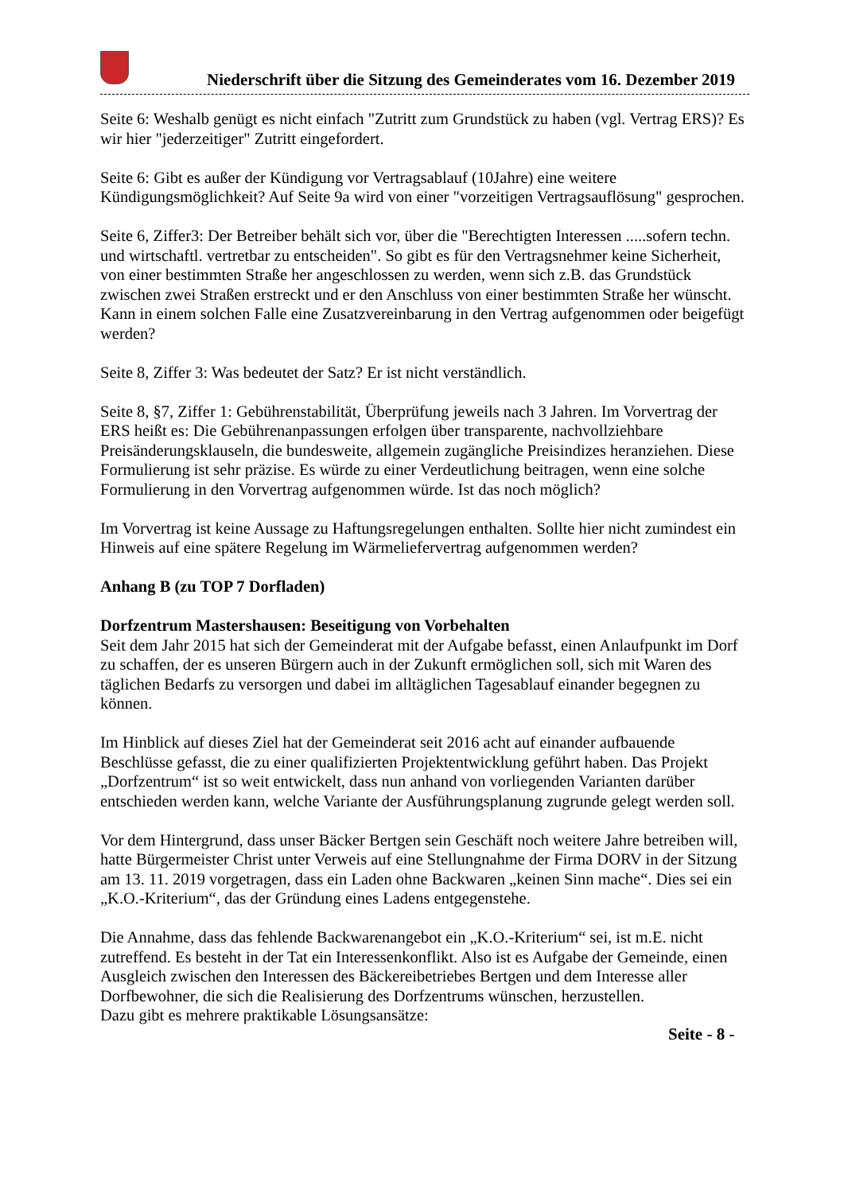Niederschrift über die Sitzung des Gemeinderates vom 16. Dezember 2019
Seite 6: Weshalb genügt es nicht einfach "Zutritt zum Grundstück zu haben (vgl. Vertrag ERS)? Es wir hier "jederzeitiger" Zutritt eingefordert.
Seite 6: Gibt es außer der Kündigung vor Vertragsablauf (10Jahre) eine weitere Kündigungsmöglichkeit? Auf Seite 9a wird von einer "vorzeitigen Vertragsauflösung" gesprochen.
Seite 6, Ziffer3: Der Betreiber behält sich vor, über die "Berechtigten Interessen .....sofern techn. und wirtschaftl. vertretbar zu entscheiden". So gibt es für den Vertragsnehmer keine Sicherheit, von einer bestimmten Straße her angeschlossen zu werden, wenn sich z.B. das Grundstück zwischen zwei Straßen erstreckt und er den Anschluss von einer bestimmten Straße her wünscht. Kann in einem solchen Falle eine Zusatzvereinbarung in den Vertrag aufgenommen oder beigefügt werden?
Seite 8, Ziffer 3: Was bedeutet der Satz? Er ist nicht verständlich.
Seite 8, §7, Ziffer 1: Gebührenstabilität, Überprüfung jeweils nach 3 Jahren. Im Vorvertrag der ERS heißt es: Die Gebührenanpassungen erfolgen über transparente, nachvollziehbare Preisänderungsklauseln, die bundesweite, allgemein zugängliche Preisindizes heranziehen. Diese Formulierung ist sehr präzise. Es würde zu einer Verdeutlichung beitragen, wenn eine solche Formulierung in den Vorvertrag aufgenommen würde. Ist das noch möglich?
Im Vorvertrag ist keine Aussage zu Haftungsregelungen enthalten. Sollte hier nicht zumindest ein Hinweis auf eine spätere Regelung im Wärmeliefervertrag aufgenommen werden?
Anhang B (zu TOP 7 Dorfladen)
Dorfzentrum Mastershausen: Beseitigung von Vorbehalten
Seit dem Jahr 2015 hat sich der Gemeinderat mit der Aufgabe befasst, einen Anlaufpunkt im Dorf zu schaffen, der es unseren Bürgern auch in der Zukunft ermöglichen soll, sich mit Waren des täglichen Bedarfs zu versorgen und dabei im alltäglichen Tagesablauf einander begegnen zu können.
Im Hinblick auf dieses Ziel hat der Gemeinderat seit 2016 acht auf einander aufbauende Beschlüsse gefasst, die zu einer qualifizierten Projektentwicklung geführt haben. Das Projekt „Dorfzentrum“ ist so weit entwickelt, dass nun anhand von vorliegenden Varianten darüber entschieden werden kann, welche Variante der Ausführungsplanung zugrunde gelegt werden soll.
Vor dem Hintergrund, dass unser Bäcker Bertgen sein Geschäft noch weitere Jahre betreiben will, hatte Bürgermeister Christ unter Verweis auf eine Stellungnahme der Firma DORV in der Sitzung am 13. 11. 2019 vorgetragen, dass ein Laden ohne Backwaren „keinen Sinn mache“. Dies sei ein „K.O.-Kriterium“, das der Gründung eines Ladens entgegenstehe.
Die Annahme, dass das fehlende Backwarenangebot ein „K.O.-Kriterium“ sei, ist m.E. nicht zutreffend. Es besteht in der Tat ein Interessenkonflikt. Also ist es Aufgabe der Gemeinde, einen Ausgleich zwischen den Interessen des Bäckereibetriebes Bertgen und dem Interesse aller Dorfbewohner, die sich die Realisierung des Dorfzentrums wünschen, herzustellen.
Dazu gibt es mehrere praktikable Lösungsansätze:
Seite - 8 -